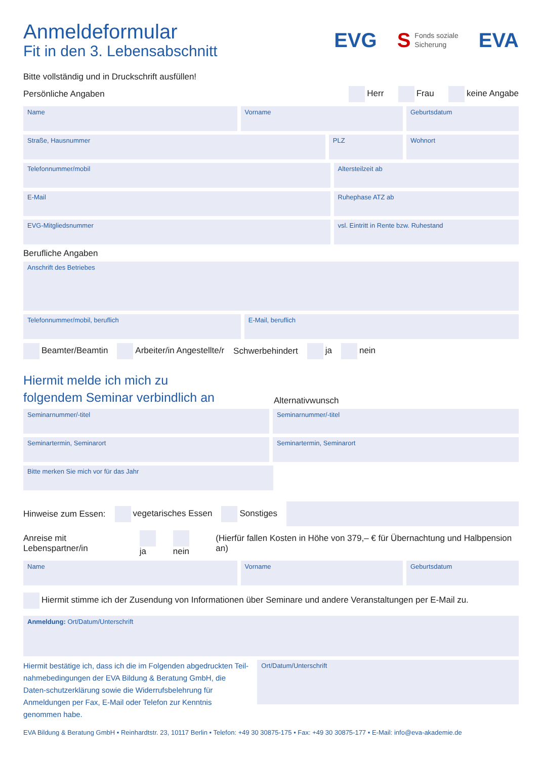Anmeldeformular
Fit in den 3. Lebensabschnitt
EVG S Fonds soziale
Sicherung EVA
Bitte vollständig und in Druckschrift ausfüllen!
Persönliche Angaben Herr Frau keine Angabe
Name Vorname Geburtsdatum
Straße, Hausnummer PLZ Wohnort
Telefonnummer/mobil Altersteilzeit ab
E-Mail Ruhephase ATZ ab
EVG-Mitgliedsnummer vsl. Eintritt in Rente bzw. Ruhestand
Berufliche Angaben
Anschrift des Betriebes
Telefonnummer/mobil, beruflich E-Mail, beruflich
Beamter/Beamtin Arbeiter/in Angestellte/r Schwerbehindert ja nein
Hiermit melde ich mich zu
folgendem Seminar verbindlich an
Alternativwunsch
Seminarnummer/-titel Seminarnummer/-titel
Seminartermin, Seminarort Seminartermin, Seminarort
Bitte merken Sie mich vor für das Jahr
Hinweise zum Essen: vegetarisches Essen Sonstiges
Anreise mit Lebenspartner/in ja nein (Hierfür fallen Kosten in Höhe von 379,– € für Übernachtung und Halbpension an)
Name Vorname Geburtsdatum
Hiermit stimme ich der Zusendung von Informationen über Seminare und andere Veranstaltungen per E-Mail zu.
Anmeldung: Ort/Datum/Unterschrift
Hiermit bestätige ich, dass ich die im Folgenden abgedruckten Teil-nahmebedingungen der EVA Bildung & Beratung GmbH, die Daten-schutzerklärung sowie die Widerrufsbelehrung für Anmeldungen per Fax, E-Mail oder Telefon zur Kenntnis genommen habe.
Ort/Datum/Unterschrift
EVA Bildung & Beratung GmbH • Reinhardtstr. 23, 10117 Berlin • Telefon: +49 30 30875-175 • Fax: +49 30 30875-177 • E-Mail: info@eva-akademie.de